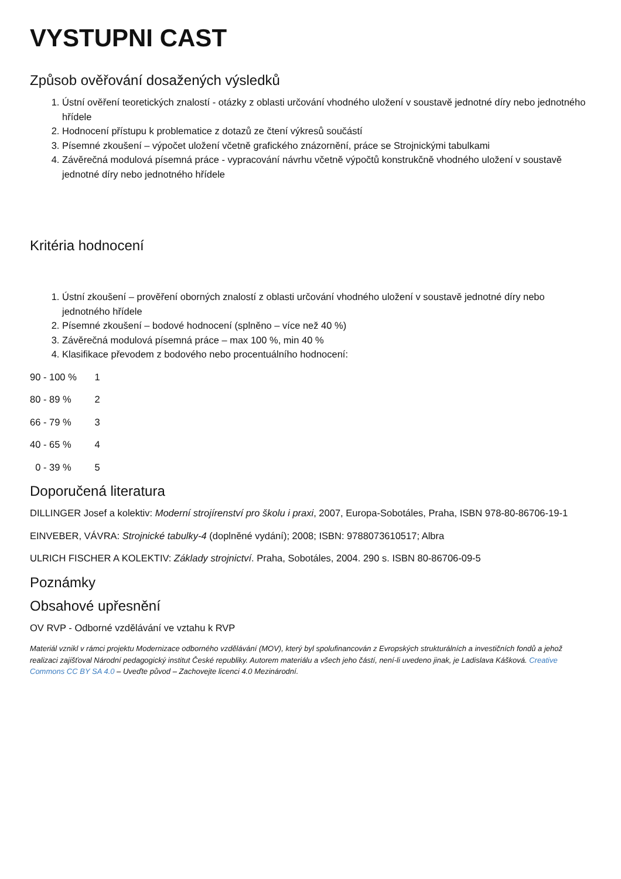VYSTUPNI CAST
Způsob ověřování dosažených výsledků
1. Ústní ověření teoretických znalostí - otázky z oblasti určování vhodného uložení v soustavě jednotné díry nebo jednotného hřídele
2. Hodnocení přístupu k problematice z dotazů ze čtení výkresů součástí
3. Písemné zkoušení – výpočet uložení včetně grafického znázornění, práce se Strojnickými tabulkami
4. Závěrečná modulová písemná práce - vypracování návrhu včetně výpočtů konstrukčně vhodného uložení v soustavě jednotné díry nebo jednotného hřídele
Kritéria hodnocení
1. Ústní zkoušení – prověření oborných znalostí z oblasti určování vhodného uložení v soustavě jednotné díry nebo jednotného hřídele
2. Písemné zkoušení – bodové hodnocení (splněno – více než 40 %)
3. Závěrečná modulová písemná práce – max 100 %, min 40 %
4. Klasifikace převodem z bodového nebo procentuálního hodnocení:
90 - 100 % 1
80 - 89 % 2
66 - 79 % 3
40 - 65 % 4
0 - 39 % 5
Doporučená literatura
DILLINGER Josef a kolektiv: Moderní strojírenství pro školu i praxi, 2007, Europa-Sobotáles, Praha, ISBN 978-80-86706-19-1
EINVEBER, VÁVRA: Strojnické tabulky-4 (doplněné vydání); 2008; ISBN: 9788073610517; Albra
ULRICH FISCHER A KOLEKTIV: Základy strojnictví. Praha, Sobotáles, 2004. 290 s. ISBN 80-86706-09-5
Poznámky
Obsahové upřesnění
OV RVP - Odborné vzdělávání ve vztahu k RVP
Materiál vznikl v rámci projektu Modernizace odborného vzdělávání (MOV), který byl spolufinancován z Evropských strukturálních a investičních fondů a jehož realizaci zajišťoval Národní pedagogický institut České republiky. Autorem materiálu a všech jeho částí, není-li uvedeno jinak, je Ladislava Kášková. Creative Commons CC BY SA 4.0 – Uveďte původ – Zachovejte licenci 4.0 Mezinárodní.